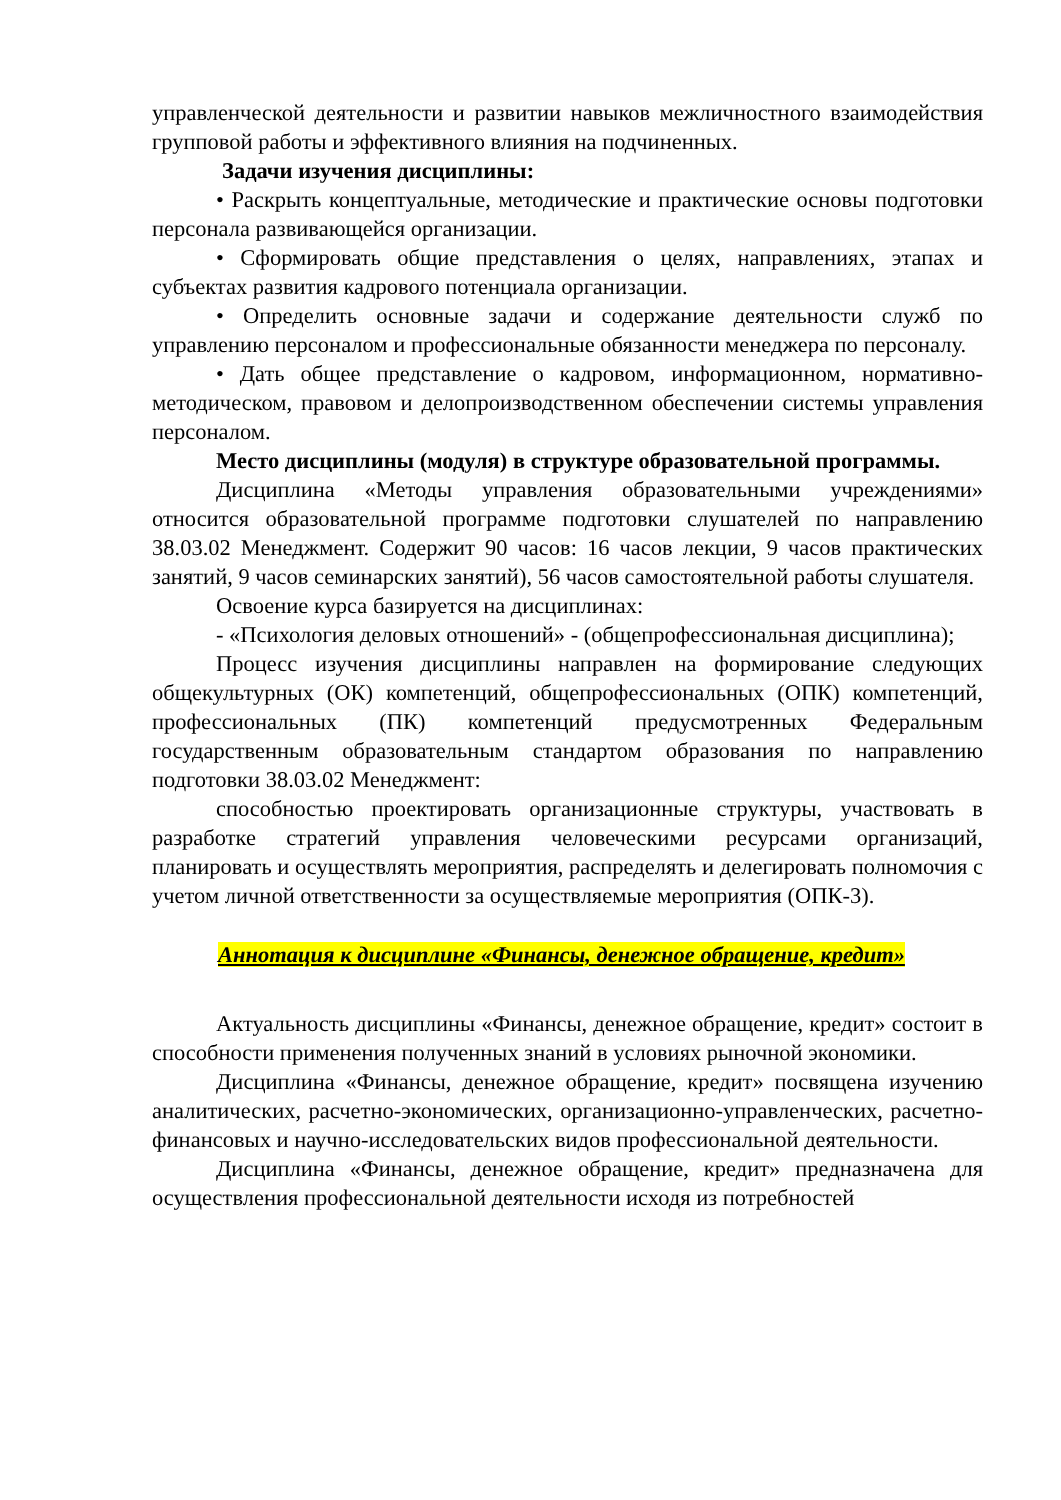управленческой деятельности и развитии навыков межличностного взаимодействия групповой работы и эффективного влияния на подчиненных.
Задачи изучения дисциплины:
• Раскрыть концептуальные, методические и практические основы подготовки персонала развивающейся организации.
• Сформировать общие представления о целях, направлениях, этапах и субъектах развития кадрового потенциала организации.
• Определить основные задачи и содержание деятельности служб по управлению персоналом и профессиональные обязанности менеджера по персоналу.
• Дать общее представление о кадровом, информационном, нормативно-методическом, правовом и делопроизводственном обеспечении системы управления персоналом.
Место дисциплины (модуля) в структуре образовательной программы.
Дисциплина «Методы управления образовательными учреждениями» относится образовательной программе подготовки слушателей по направлению 38.03.02 Менеджмент. Содержит 90 часов: 16 часов лекции, 9 часов практических занятий, 9 часов семинарских занятий), 56 часов самостоятельной работы слушателя.
Освоение курса базируется на дисциплинах:
- «Психология деловых отношений» - (общепрофессиональная дисциплина);
Процесс изучения дисциплины направлен на формирование следующих общекультурных (ОК) компетенций, общепрофессиональных (ОПК) компетенций, профессиональных (ПК) компетенций предусмотренных Федеральным государственным образовательным стандартом образования по направлению подготовки 38.03.02 Менеджмент:
способностью проектировать организационные структуры, участвовать в разработке стратегий управления человеческими ресурсами организаций, планировать и осуществлять мероприятия, распределять и делегировать полномочия с учетом личной ответственности за осуществляемые мероприятия (ОПК-3).
Аннотация к дисциплине «Финансы, денежное обращение, кредит»
Актуальность дисциплины «Финансы, денежное обращение, кредит» состоит в способности применения полученных знаний в условиях рыночной экономики.
Дисциплина «Финансы, денежное обращение, кредит» посвящена изучению аналитических, расчетно-экономических, организационно-управленческих, расчетно-финансовых и научно-исследовательских видов профессиональной деятельности.
Дисциплина «Финансы, денежное обращение, кредит» предназначена для осуществления профессиональной деятельности исходя из потребностей